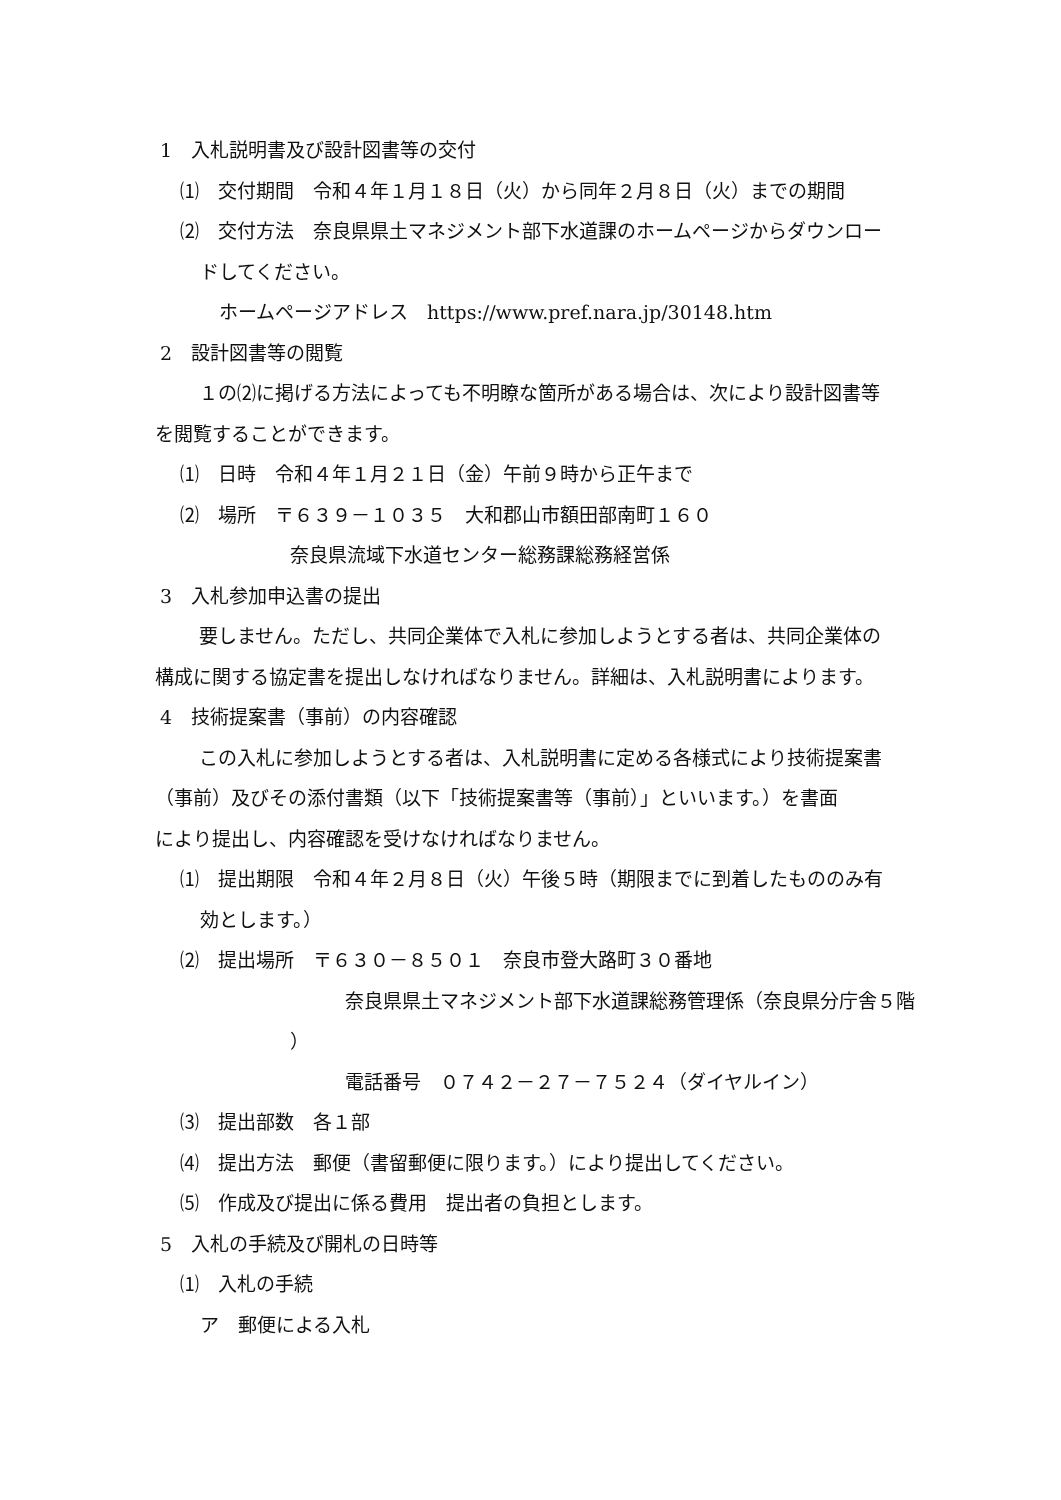1　入札説明書及び設計図書等の交付
⑴　交付期間　令和４年１月１８日（火）から同年２月８日（火）までの期間
⑵　交付方法　奈良県県土マネジメント部下水道課のホームページからダウンロー
ドしてください。
　ホームページアドレス　https://www.pref.nara.jp/30148.htm
2　設計図書等の閲覧
　１の⑵に掲げる方法によっても不明瞭な箇所がある場合は、次により設計図書等
を閲覧することができます。
⑴　日時　令和４年１月２１日（金）午前９時から正午まで
⑵　場所　〒６３９－１０３５　大和郡山市額田部南町１６０
奈良県流域下水道センター総務課総務経営係
3　入札参加申込書の提出
　要しません。ただし、共同企業体で入札に参加しようとする者は、共同企業体の
構成に関する協定書を提出しなければなりません。詳細は、入札説明書によります。
4　技術提案書（事前）の内容確認
　この入札に参加しようとする者は、入札説明書に定める各様式により技術提案書
（事前）及びその添付書類（以下「技術提案書等（事前）」といいます。）を書面
により提出し、内容確認を受けなければなりません。
⑴　提出期限　令和４年２月８日（火）午後５時（期限までに到着したもののみ有
効とします。）
⑵　提出場所　〒６３０－８５０１　奈良市登大路町３０番地
奈良県県土マネジメント部下水道課総務管理係（奈良県分庁舎５階
）
電話番号　０７４２－２７－７５２４（ダイヤルイン）
⑶　提出部数　各１部
⑷　提出方法　郵便（書留郵便に限ります。）により提出してください。
⑸　作成及び提出に係る費用　提出者の負担とします。
5　入札の手続及び開札の日時等
⑴　入札の手続
ア　郵便による入札